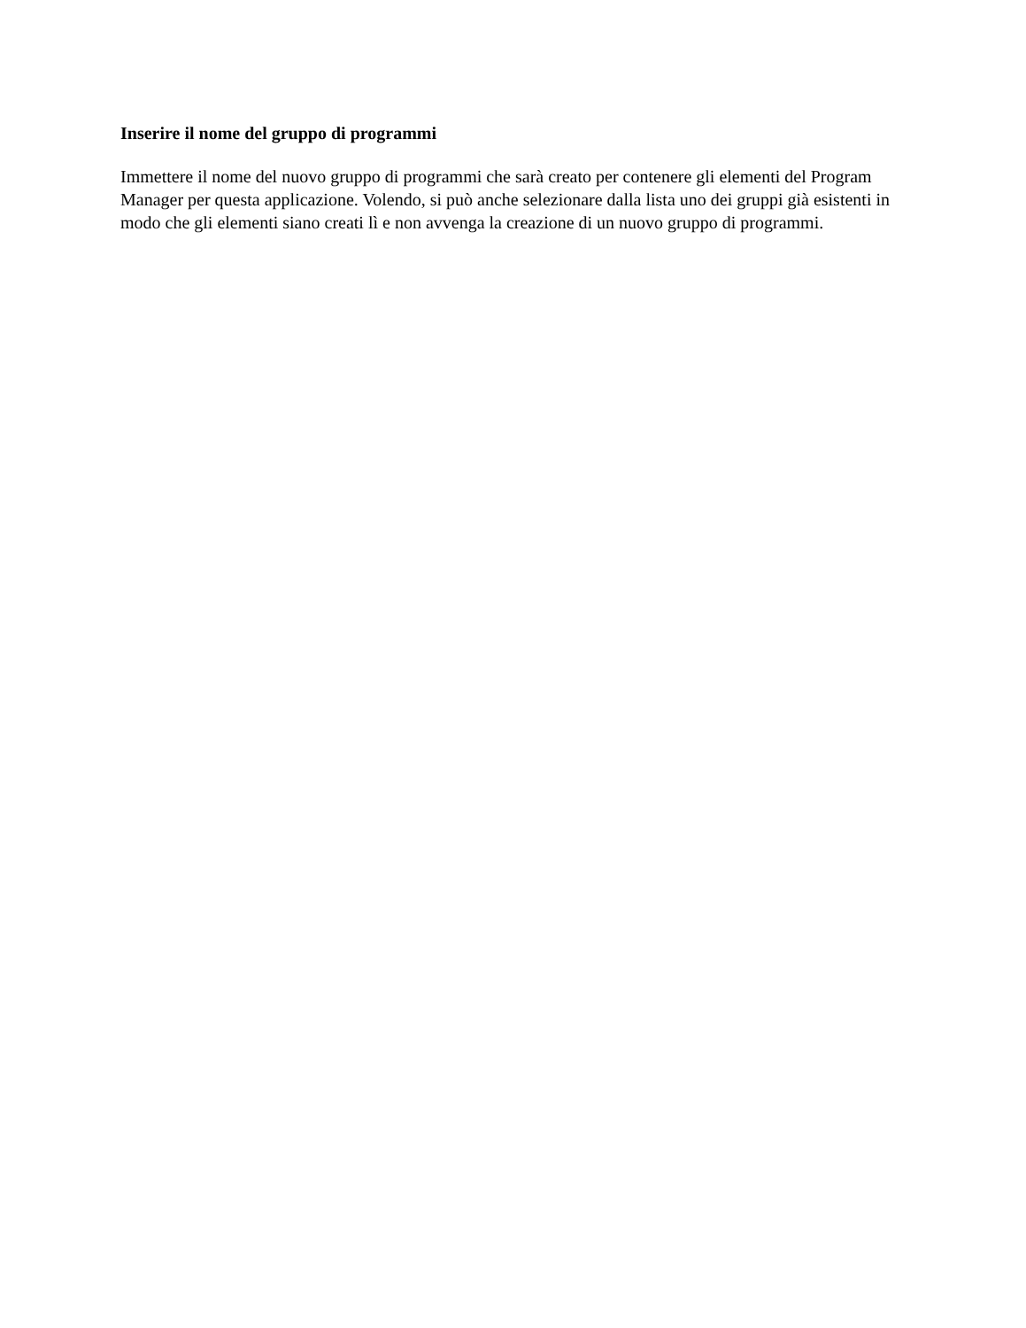Inserire il nome del gruppo di programmi
Immettere il nome del nuovo gruppo di programmi che sarà creato per contenere gli elementi del Program Manager per questa applicazione. Volendo, si può anche selezionare dalla lista uno dei gruppi già esistenti in modo che gli elementi siano creati lì e non avvenga la creazione di un nuovo gruppo di programmi.